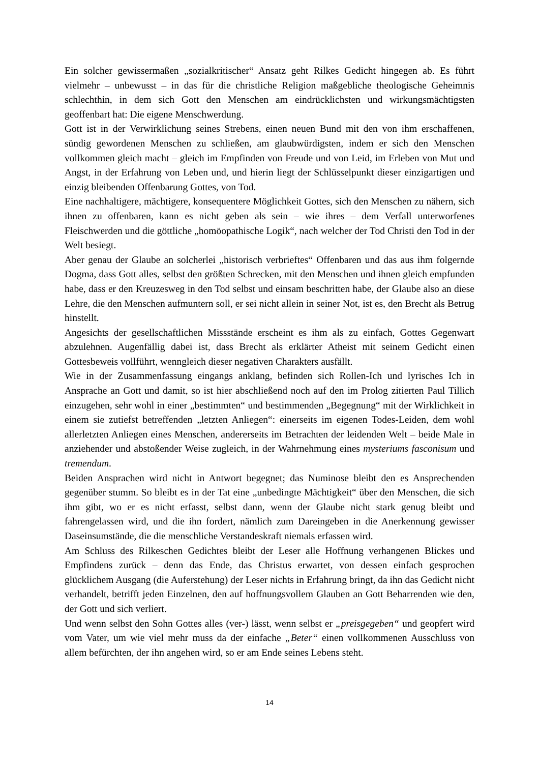Ein solcher gewissermaßen „sozialkritischer“ Ansatz geht Rilkes Gedicht hingegen ab. Es führt vielmehr – unbewusst – in das für die christliche Religion maßgebliche theologische Geheimnis schlechthin, in dem sich Gott den Menschen am eindrücklichsten und wirkungsmächtigsten geoffenbart hat: Die eigene Menschwerdung.
Gott ist in der Verwirklichung seines Strebens, einen neuen Bund mit den von ihm erschaffenen, sündig gewordenen Menschen zu schließen, am glaubwürdigsten, indem er sich den Menschen vollkommen gleich macht – gleich im Empfinden von Freude und von Leid, im Erleben von Mut und Angst, in der Erfahrung von Leben und, und hierin liegt der Schlüsselpunkt dieser einzigartigen und einzig bleibenden Offenbarung Gottes, von Tod.
Eine nachhaltigere, mächtigere, konsequentere Möglichkeit Gottes, sich den Menschen zu nähern, sich ihnen zu offenbaren, kann es nicht geben als sein – wie ihres – dem Verfall unterworfenes Fleischwerden und die göttliche „homöopathische Logik“, nach welcher der Tod Christi den Tod in der Welt besiegt.
Aber genau der Glaube an solcherlei „historisch verbrieftes“ Offenbaren und das aus ihm folgernde Dogma, dass Gott alles, selbst den größten Schrecken, mit den Menschen und ihnen gleich empfunden habe, dass er den Kreuzesweg in den Tod selbst und einsam beschritten habe, der Glaube also an diese Lehre, die den Menschen aufmuntern soll, er sei nicht allein in seiner Not, ist es, den Brecht als Betrug hinstellt.
Angesichts der gesellschaftlichen Missstände erscheint es ihm als zu einfach, Gottes Gegenwart abzulehnen. Augenfällig dabei ist, dass Brecht als erklärter Atheist mit seinem Gedicht einen Gottesbeweis vollführt, wenngleich dieser negativen Charakters ausfällt.
Wie in der Zusammenfassung eingangs anklang, befinden sich Rollen-Ich und lyrisches Ich in Ansprache an Gott und damit, so ist hier abschließend noch auf den im Prolog zitierten Paul Tillich einzugehen, sehr wohl in einer „bestimmten“ und bestimmenden „Begegnung“ mit der Wirklichkeit in einem sie zutiefst betreffenden „letzten Anliegen“: einerseits im eigenen Todes-Leiden, dem wohl allerletzten Anliegen eines Menschen, andererseits im Betrachten der leidenden Welt – beide Male in anziehender und abstoßender Weise zugleich, in der Wahrnehmung eines mysteriums fasconisum und tremendum.
Beiden Ansprachen wird nicht in Antwort begegnet; das Numinose bleibt den es Ansprechenden gegenüber stumm. So bleibt es in der Tat eine „unbedingte Mächtigkeit“ über den Menschen, die sich ihm gibt, wo er es nicht erfasst, selbst dann, wenn der Glaube nicht stark genug bleibt und fahrengelassen wird, und die ihn fordert, nämlich zum Dareingeben in die Anerkennung gewisser Daseinsumstände, die die menschliche Verstandeskraft niemals erfassen wird.
Am Schluss des Rilkeschen Gedichtes bleibt der Leser alle Hoffnung verhangenen Blickes und Empfindens zurück – denn das Ende, das Christus erwartet, von dessen einfach gesprochen glücklichem Ausgang (die Auferstehung) der Leser nichts in Erfahrung bringt, da ihn das Gedicht nicht verhandelt, betrifft jeden Einzelnen, den auf hoffnungsvollem Glauben an Gott Beharrenden wie den, der Gott und sich verliert.
Und wenn selbst den Sohn Gottes alles (ver-) lässt, wenn selbst er „preisgegeben“ und geopfert wird vom Vater, um wie viel mehr muss da der einfache „Beter“ einen vollkommenen Ausschluss von allem befürchten, der ihn angehen wird, so er am Ende seines Lebens steht.
14